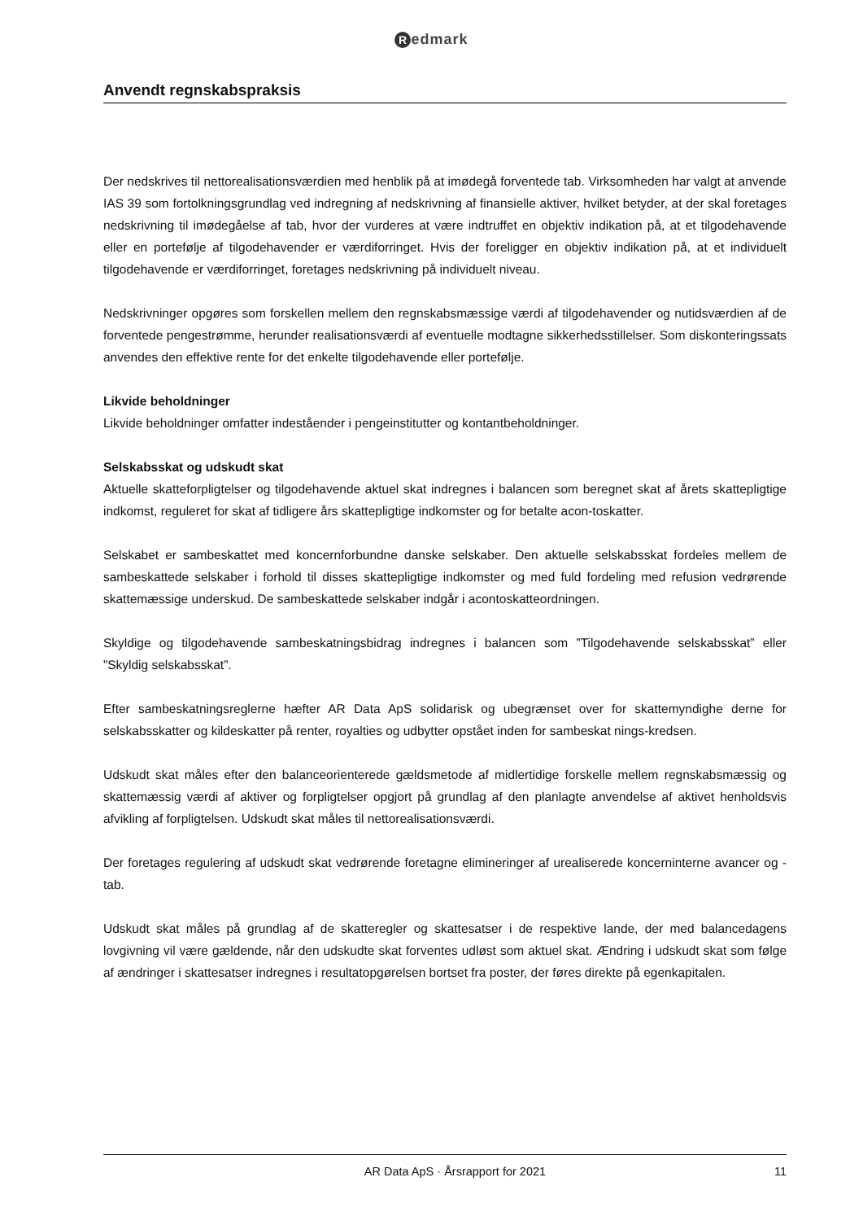Redmark
Anvendt regnskabspraksis
Der nedskrives til nettorealisationsværdien med henblik på at imødegå forventede tab. Virksomheden har valgt at anvende IAS 39 som fortolkningsgrundlag ved indregning af nedskrivning af finansielle aktiver, hvilket betyder, at der skal foretages nedskrivning til imødegåelse af tab, hvor der vurderes at være indtruffet en objektiv indikation på, at et tilgodehavende eller en portefølje af tilgodehavender er værdiforringet. Hvis der foreligger en objektiv indikation på, at et individuelt tilgodehavende er værdiforringet, foretages nedskrivning på individuelt niveau.
Nedskrivninger opgøres som forskellen mellem den regnskabsmæssige værdi af tilgodehavender og nutidsværdien af de forventede pengestrømme, herunder realisationsværdi af eventuelle modtagne sikkerhedsstillelser. Som diskonteringssats anvendes den effektive rente for det enkelte tilgodehavende eller portefølje.
Likvide beholdninger
Likvide beholdninger omfatter indeståender i pengeinstitutter og kontantbeholdninger.
Selskabsskat og udskudt skat
Aktuelle skatteforpligtelser og tilgodehavende aktuel skat indregnes i balancen som beregnet skat af årets skattepligtige indkomst, reguleret for skat af tidligere års skattepligtige indkomster og for betalte acon-toskatter.
Selskabet er sambeskattet med koncernforbundne danske selskaber. Den aktuelle selskabsskat fordeles mellem de sambeskattede selskaber i forhold til disses skattepligtige indkomster og med fuld fordeling med refusion vedrørende skattemæssige underskud. De sambeskattede selskaber indgår i acontoskatteordningen.
Skyldige og tilgodehavende sambeskatningsbidrag indregnes i balancen som ”Tilgodehavende selskabsskat” eller ”Skyldig selskabsskat”.
Efter sambeskatningsreglerne hæfter AR Data ApS solidarisk og ubegrænset over for skattemyndighe derne for selskabsskatter og kildeskatter på renter, royalties og udbytter opstået inden for sambeskat nings-kredsen.
Udskudt skat måles efter den balanceorienterede gældsmetode af midlertidige forskelle mellem regnskabsmæssig og skattemæssig værdi af aktiver og forpligtelser opgjort på grundlag af den planlagte anvendelse af aktivet henholdsvis afvikling af forpligtelsen. Udskudt skat måles til nettorealisationsværdi.
Der foretages regulering af udskudt skat vedrørende foretagne elimineringer af urealiserede koncerninterne avancer og -tab.
Udskudt skat måles på grundlag af de skatteregler og skattesatser i de respektive lande, der med balancedagens lovgivning vil være gældende, når den udskudte skat forventes udløst som aktuel skat. Ændring i udskudt skat som følge af ændringer i skattesatser indregnes i resultatopgørelsen bortset fra poster, der føres direkte på egenkapitalen.
AR Data ApS · Årsrapport for 2021 11